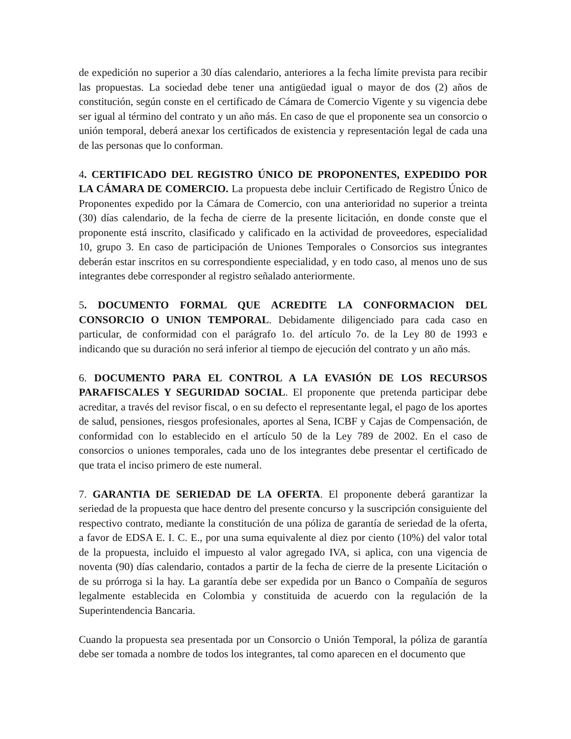de expedición no superior a 30 días calendario, anteriores a la fecha límite prevista para recibir las propuestas. La sociedad debe tener una antigüedad igual o mayor de dos (2) años de constitución, según conste en el certificado de Cámara de Comercio Vigente y su vigencia debe ser igual al término del contrato y un año más. En caso de que el proponente sea un consorcio o unión temporal, deberá anexar los certificados de existencia y representación legal de cada una de las personas que lo conforman.
4. CERTIFICADO DEL REGISTRO ÚNICO DE PROPONENTES, EXPEDIDO POR LA CÁMARA DE COMERCIO. La propuesta debe incluir Certificado de Registro Único de Proponentes expedido por la Cámara de Comercio, con una anterioridad no superior a treinta (30) días calendario, de la fecha de cierre de la presente licitación, en donde conste que el proponente está inscrito, clasificado y calificado en la actividad de proveedores, especialidad 10, grupo 3. En caso de participación de Uniones Temporales o Consorcios sus integrantes deberán estar inscritos en su correspondiente especialidad, y en todo caso, al menos uno de sus integrantes debe corresponder al registro señalado anteriormente.
5. DOCUMENTO FORMAL QUE ACREDITE LA CONFORMACION DEL CONSORCIO O UNION TEMPORAL. Debidamente diligenciado para cada caso en particular, de conformidad con el parágrafo 1o. del artículo 7o. de la Ley 80 de 1993 e indicando que su duración no será inferior al tiempo de ejecución del contrato y un año más.
6. DOCUMENTO PARA EL CONTROL A LA EVASIÓN DE LOS RECURSOS PARAFISCALES Y SEGURIDAD SOCIAL. El proponente que pretenda participar debe acreditar, a través del revisor fiscal, o en su defecto el representante legal, el pago de los aportes de salud, pensiones, riesgos profesionales, aportes al Sena, ICBF y Cajas de Compensación, de conformidad con lo establecido en el artículo 50 de la Ley 789 de 2002. En el caso de consorcios o uniones temporales, cada uno de los integrantes debe presentar el certificado de que trata el inciso primero de este numeral.
7. GARANTIA DE SERIEDAD DE LA OFERTA. El proponente deberá garantizar la seriedad de la propuesta que hace dentro del presente concurso y la suscripción consiguiente del respectivo contrato, mediante la constitución de una póliza de garantía de seriedad de la oferta, a favor de EDSA E. I. C. E., por una suma equivalente al diez por ciento (10%) del valor total de la propuesta, incluido el impuesto al valor agregado IVA, si aplica, con una vigencia de noventa (90) días calendario, contados a partir de la fecha de cierre de la presente Licitación o de su prórroga si la hay. La garantía debe ser expedida por un Banco o Compañía de seguros legalmente establecida en Colombia y constituida de acuerdo con la regulación de la Superintendencia Bancaria.
Cuando la propuesta sea presentada por un Consorcio o Unión Temporal, la póliza de garantía debe ser tomada a nombre de todos los integrantes, tal como aparecen en el documento que